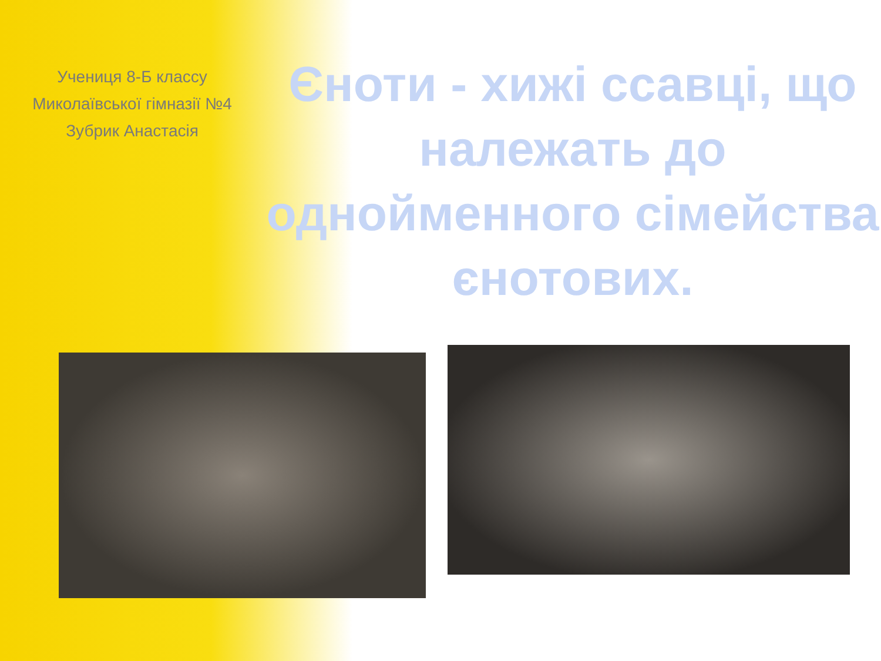Учениця 8-Б классу
Миколаївської гімназії №4
Зубрик Анастасія
Єноти - хижі ссавці, що належать до однойменного сімейства єнотових.